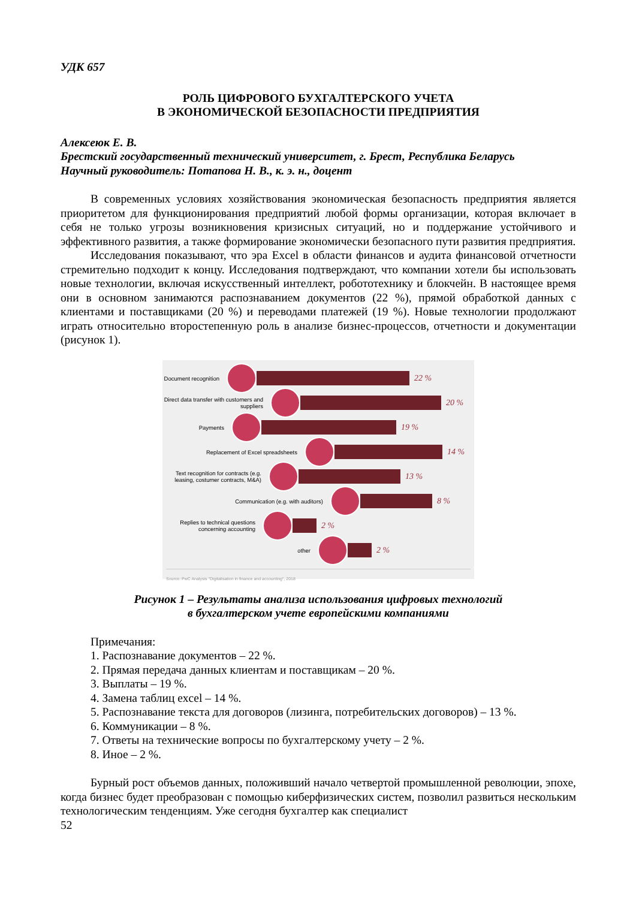УДК 657
РОЛЬ ЦИФРОВОГО БУХГАЛТЕРСКОГО УЧЕТА
В ЭКОНОМИЧЕСКОЙ БЕЗОПАСНОСТИ ПРЕДПРИЯТИЯ
Алексеюк Е. В.
Брестский государственный технический университет, г. Брест, Республика Беларусь
Научный руководитель: Потапова Н. В., к. э. н., доцент
В современных условиях хозяйствования экономическая безопасность предприятия является приоритетом для функционирования предприятий любой формы организации, которая включает в себя не только угрозы возникновения кризисных ситуаций, но и поддержание устойчивого и эффективного развития, а также формирование экономически безопасного пути развития предприятия.
Исследования показывают, что эра Excel в области финансов и аудита финансовой отчетности стремительно подходит к концу. Исследования подтверждают, что компании хотели бы использовать новые технологии, включая искусственный интеллект, робототехнику и блокчейн. В настоящее время они в основном занимаются распознаванием документов (22 %), прямой обработкой данных с клиентами и поставщиками (20 %) и переводами платежей (19 %). Новые технологии продолжают играть относительно второстепенную роль в анализе бизнес-процессов, отчетности и документации (рисунок 1).
Document recognition
22 %
Direct data transfer with customers and suppliers
20 %
Payments
19 %
Replacement of Excel spreadsheets
14 %
Text recognition for contracts (e.g. leasing, costumer contracts, M&A)
13 %
Communication (e.g. with auditors)
8 %
Replies to technical questions concerning accounting
2 %
other
2 %
Source: PwC Analysis "Digitalisation in finance and accounting", 2018
Рисунок 1 – Результаты анализа использования цифровых технологий
в бухгалтерском учете европейскими компаниями
Примечания:
1. Распознавание документов – 22 %.
2. Прямая передача данных клиентам и поставщикам – 20 %.
3. Выплаты – 19 %.
4. Замена таблиц excel – 14 %.
5. Распознавание текста для договоров (лизинга, потребительских договоров) – 13 %.
6. Коммуникации – 8 %.
7. Ответы на технические вопросы по бухгалтерскому учету – 2 %.
8. Иное – 2 %.
Бурный рост объемов данных, положивший начало четвертой промышленной революции, эпохе, когда бизнес будет преобразован с помощью киберфизических систем, позволил развиться нескольким технологическим тенденциям. Уже сегодня бухгалтер как специалист
52